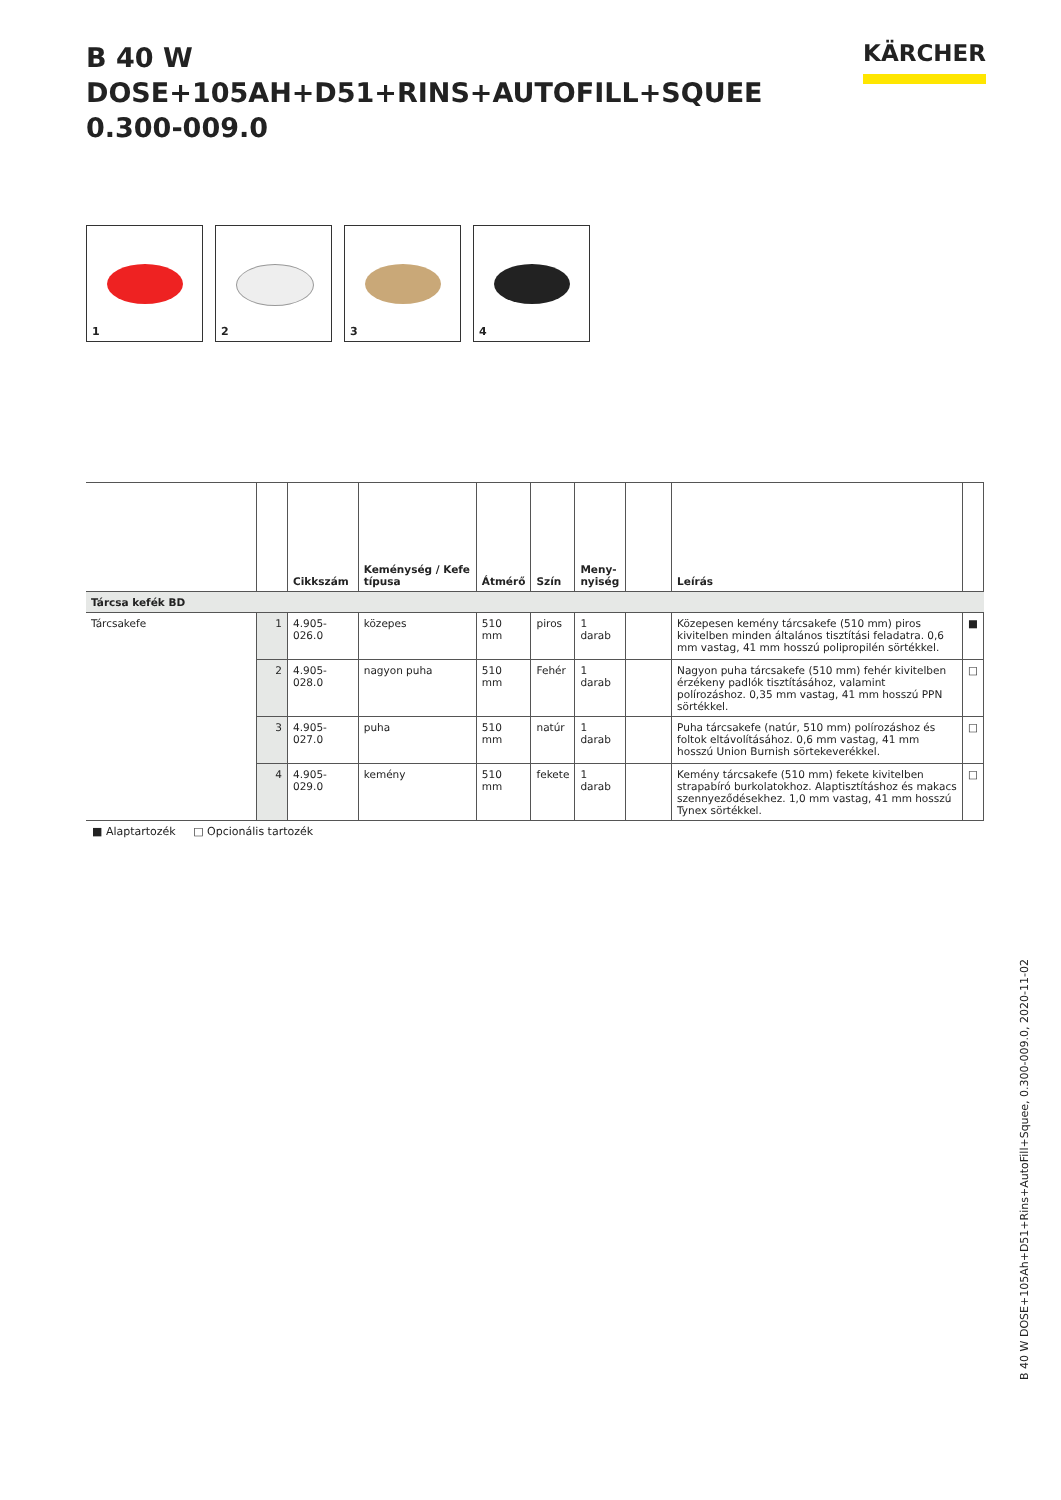B 40 W DOSE+105AH+D51+RINS+AUTOFILL+SQUEE
0.300-009.0
KÄRCHER
1
2
3
4
| | | Cikkszám | Keménység / Kefe típusa | Átmérő | Szín | Meny- nyiség | | Leírás | |
| --- | --- | --- | --- | --- | --- | --- | --- | --- | --- |
| Tárcsa kefék BD | | | | | | | | | |
| Tárcsakefe | 1 | 4.905-026.0 | közepes | 510 mm | piros | 1 darab | | Közepesen kemény tárcsakefe (510 mm) piros kivitelben minden általános tisztítási feladatra. 0,6 mm vastag, 41 mm hosszú polipropilén sörtékkel. | ■ |
| | 2 | 4.905-028.0 | nagyon puha | 510 mm | Fehér | 1 darab | | Nagyon puha tárcsakefe (510 mm) fehér kivitelben érzékeny padlók tisztításához, valamint polírozáshoz. 0,35 mm vastag, 41 mm hosszú PPN sörtékkel. | □ |
| | 3 | 4.905-027.0 | puha | 510 mm | natúr | 1 darab | | Puha tárcsakefe (natúr, 510 mm) polírozáshoz és foltok eltávolításához. 0,6 mm vastag, 41 mm hosszú Union Burnish sörtekeverékkel. | □ |
| | 4 | 4.905-029.0 | kemény | 510 mm | fekete | 1 darab | | Kemény tárcsakefe (510 mm) fekete kivitelben strapabíró burkolatokhoz. Alaptisztításhoz és makacs szennyeződésekhez. 1,0 mm vastag, 41 mm hosszú Tynex sörtékkel. | □ |
■ Alaptartozék □ Opcionális tartozék
B 40 W DOSE+105Ah+D51+Rins+AutoFill+Squee, 0.300-009.0, 2020-11-02